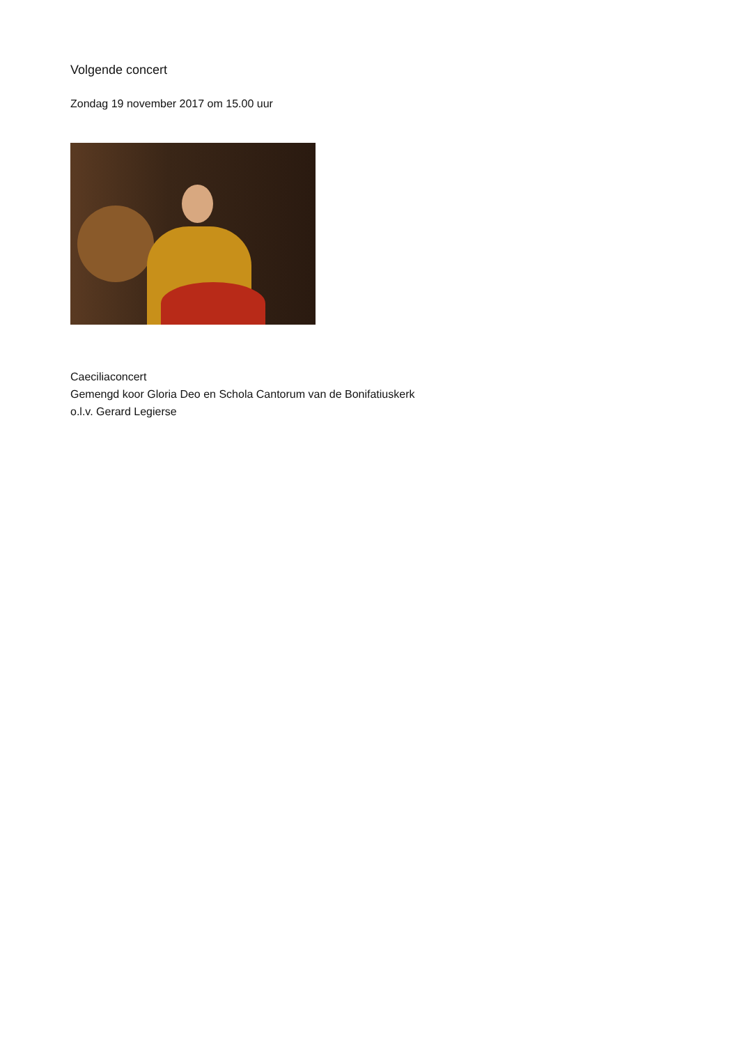Volgende concert
Zondag 19 november 2017 om 15.00 uur
Caeciliaconcert
Gemengd koor Gloria Deo en Schola Cantorum van de Bonifatiuskerk
o.l.v. Gerard Legierse